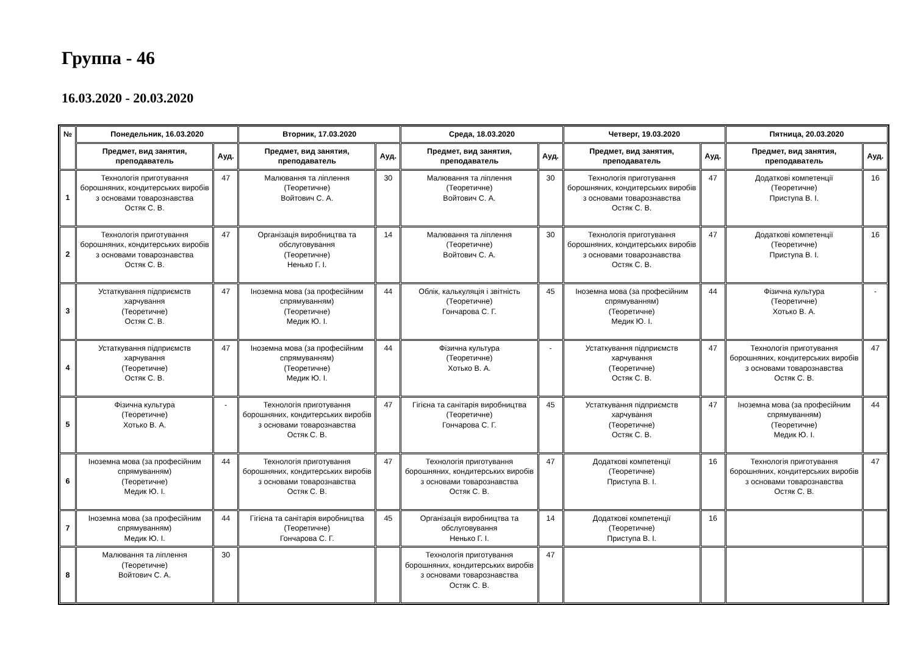Группа - 46
16.03.2020 - 20.03.2020
| № | Понедельник, 16.03.2020 | | Вторник, 17.03.2020 | | Среда, 18.03.2020 | | Четверг, 19.03.2020 | | Пятница, 20.03.2020 | |
| --- | --- | --- | --- | --- | --- | --- | --- | --- | --- | --- |
| | Предмет, вид занятия, преподаватель | Ауд. | Предмет, вид занятия, преподаватель | Ауд. | Предмет, вид занятия, преподаватель | Ауд. | Предмет, вид занятия, преподаватель | Ауд. | Предмет, вид занятия, преподаватель | Ауд. |
| 1 | Технологія приготування борошняних, кондитерських виробів з основами товарознавства Остяк С. В. | 47 | Малювання та ліплення (Теоретичне) Войтович С. А. | 30 | Малювання та ліплення (Теоретичне) Войтович С. А. | 30 | Технологія приготування борошняних, кондитерських виробів з основами товарознавства Остяк С. В. | 47 | Додаткові компетенції (Теоретичне) Приступа В. І. | 16 |
| 2 | Технологія приготування борошняних, кондитерських виробів з основами товарознавства Остяк С. В. | 47 | Організація виробництва та обслуговування (Теоретичне) Ненько Г. І. | 14 | Малювання та ліплення (Теоретичне) Войтович С. А. | 30 | Технологія приготування борошняних, кондитерських виробів з основами товарознавства Остяк С. В. | 47 | Додаткові компетенції (Теоретичне) Приступа В. І. | 16 |
| 3 | Устаткування підприємств харчування (Теоретичне) Остяк С. В. | 47 | Іноземна мова (за професійним спрямуванням) (Теоретичне) Медик Ю. І. | 44 | Облік, калькуляція і звітність (Теоретичне) Гончарова С. Г. | 45 | Іноземна мова (за професійним спрямуванням) (Теоретичне) Медик Ю. І. | 44 | Фізична культура (Теоретичне) Хотько В. А. | - |
| 4 | Устаткування підприємств харчування (Теоретичне) Остяк С. В. | 47 | Іноземна мова (за професійним спрямуванням) (Теоретичне) Медик Ю. І. | 44 | Фізична культура (Теоретичне) Хотько В. А. | - | Устаткування підприємств харчування (Теоретичне) Остяк С. В. | 47 | Технологія приготування борошняних, кондитерських виробів з основами товарознавства Остяк С. В. | 47 |
| 5 | Фізична культура (Теоретичне) Хотько В. А. | - | Технологія приготування борошняних, кондитерських виробів з основами товарознавства Остяк С. В. | 47 | Гігієна та санітарія виробництва (Теоретичне) Гончарова С. Г. | 45 | Устаткування підприємств харчування (Теоретичне) Остяк С. В. | 47 | Іноземна мова (за професійним спрямуванням) (Теоретичне) Медик Ю. І. | 44 |
| 6 | Іноземна мова (за професійним спрямуванням) (Теоретичне) Медик Ю. І. | 44 | Технологія приготування борошняних, кондитерських виробів з основами товарознавства Остяк С. В. | 47 | Технологія приготування борошняних, кондитерських виробів з основами товарознавства Остяк С. В. | 47 | Додаткові компетенції (Теоретичне) Приступа В. І. | 16 | Технологія приготування борошняних, кондитерських виробів з основами товарознавства Остяк С. В. | 47 |
| 7 | Іноземна мова (за професійним спрямуванням) Медик Ю. І. | 44 | Гігієна та санітарія виробництва (Теоретичне) Гончарова С. Г. | 45 | Організація виробництва та обслуговування Ненько Г. І. | 14 | Додаткові компетенції (Теоретичне) Приступа В. І. | 16 | | |
| 8 | Малювання та ліплення (Теоретичне) Войтович С. А. | 30 | | | Технологія приготування борошняних, кондитерських виробів з основами товарознавства Остяк С. В. | 47 | | | | |